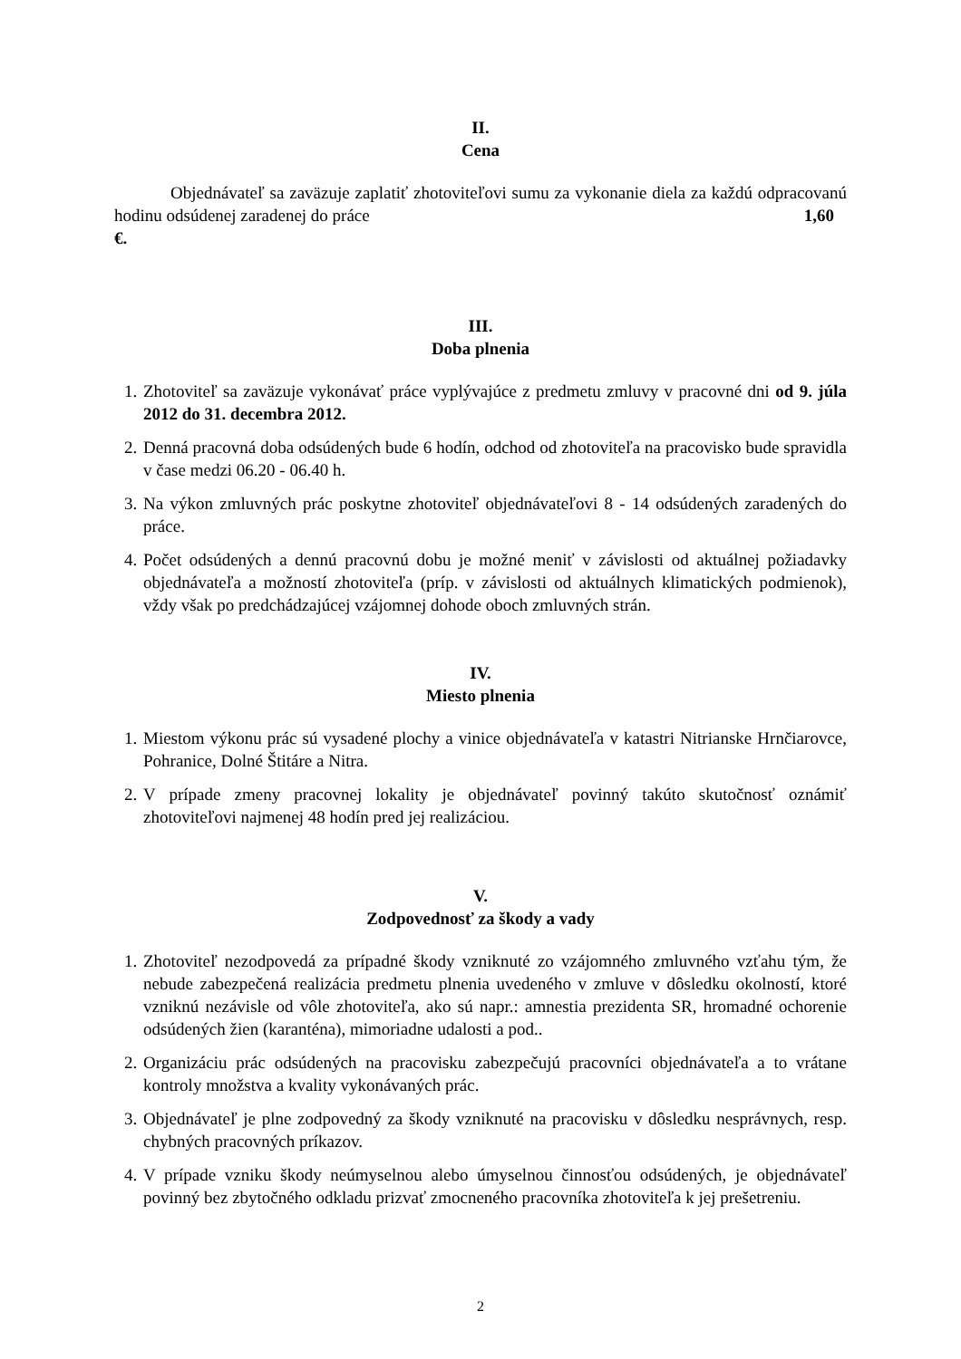II.
Cena
Objednávateľ sa zaväzuje zaplatiť zhotoviteľovi sumu za vykonanie diela za každú odpracovanú hodinu odsúdenej zaradenej do práce 1,60
€.
III.
Doba plnenia
1. Zhotoviteľ sa zaväzuje vykonávať práce vyplývajúce z predmetu zmluvy v pracovné dni od 9. júla 2012 do 31. decembra 2012.
2. Denná pracovná doba odsúdených bude 6 hodín, odchod od zhotoviteľa na pracovisko bude spravidla v čase medzi 06.20 - 06.40 h.
3. Na výkon zmluvných prác poskytne zhotoviteľ objednávateľovi 8 - 14 odsúdených zaradených do práce.
4. Počet odsúdených a dennú pracovnú dobu je možné meniť v závislosti od aktuálnej požiadavky objednávateľa a možností zhotoviteľa (príp. v závislosti od aktuálnych klimatických podmienok), vždy však po predchádzajúcej vzájomnej dohode oboch zmluvných strán.
IV.
Miesto plnenia
1. Miestom výkonu prác sú vysadené plochy a vinice objednávateľa v katastri Nitrianske Hrnčiarovce, Pohranice, Dolné Štitáre a Nitra.
2. V prípade zmeny pracovnej lokality je objednávateľ povinný takúto skutočnosť oznámiť zhotoviteľovi najmenej 48 hodín pred jej realizáciou.
V.
Zodpovednosť za škody a vady
1. Zhotoviteľ nezodpovedá za prípadné škody vzniknuté zo vzájomného zmluvného vzťahu tým, že nebude zabezpečená realizácia predmetu plnenia uvedeného v zmluve v dôsledku okolností, ktoré vzniknú nezávisle od vôle zhotoviteľa, ako sú napr.: amnestia prezidenta SR, hromadné ochorenie odsúdených žien (karanténa), mimoriadne udalosti a pod..
2. Organizáciu prác odsúdených na pracovisku zabezpečujú pracovníci objednávateľa a to vrátane kontroly množstva a kvality vykonávaných prác.
3. Objednávateľ je plne zodpovedný za škody vzniknuté na pracovisku v dôsledku nesprávnych, resp. chybných pracovných príkazov.
4. V prípade vzniku škody neúmyselnou alebo úmyselnou činnosťou odsúdených, je objednávateľ povinný bez zbytočného odkladu prizvať zmocneného pracovníka zhotoviteľa k jej prešetreniu.
2